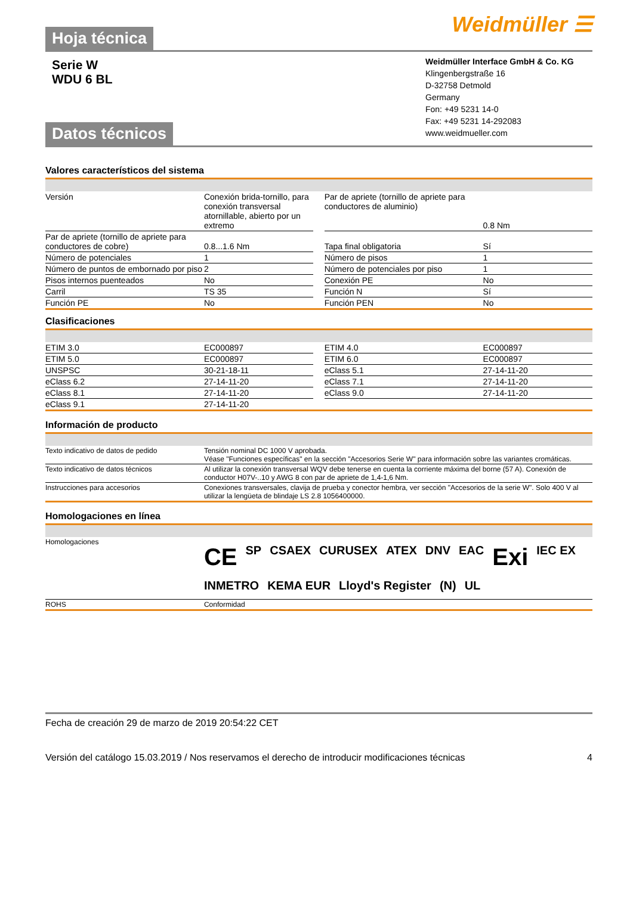Hoja técnica Weidmüller ☰
Serie W
WDU 6 BL
Datos técnicos
Weidmüller Interface GmbH & Co. KG
Klingenbergstraße 16
D-32758 Detmold
Germany
Fon: +49 5231 14-0
Fax: +49 5231 14-292083
www.weidmueller.com
Valores característicos del sistema
| Versión | Conexión brida-tornillo, para conexión transversal atornillable, abierto por un extremo | | Par de apriete (tornillo de apriete para conductores de aluminio) | 0.8 Nm |
| Par de apriete (tornillo de apriete para conductores de cobre) | 0.8...1.6 Nm | | Tapa final obligatoria | Sí |
| Número de potenciales | 1 | | Número de pisos | 1 |
| Número de puntos de embornado por piso | 2 | | Número de potenciales por piso | 1 |
| Pisos internos puenteados | No | | Conexión PE | No |
| Carril | TS 35 | | Función N | Sí |
| Función PE | No | | Función PEN | No |
Clasificaciones
| ETIM 3.0 | EC000897 | | ETIM 4.0 | EC000897 |
| ETIM 5.0 | EC000897 | | ETIM 6.0 | EC000897 |
| UNSPSC | 30-21-18-11 | | eClass 5.1 | 27-14-11-20 |
| eClass 6.2 | 27-14-11-20 | | eClass 7.1 | 27-14-11-20 |
| eClass 8.1 | 27-14-11-20 | | eClass 9.0 | 27-14-11-20 |
| eClass 9.1 | 27-14-11-20 | | | |
Información de producto
| Texto indicativo de datos de pedido | Tensión nominal DC 1000 V aprobada. Véase "Funciones específicas" en la sección "Accesorios Serie W" para información sobre las variantes cromáticas. |
| Texto indicativo de datos técnicos | Al utilizar la conexión transversal WQV debe tenerse en cuenta la corriente máxima del borne (57 A). Conexión de conductor H07V-..10 y AWG 8 con par de apriete de 1,4-1,6 Nm. |
| Instrucciones para accesorios | Conexiones transversales, clavija de prueba y conector hembra, ver sección "Accesorios de la serie W". Solo 400 V al utilizar la lengüeta de blindaje LS 2.8 1056400000. |
Homologaciones en línea
| Homologaciones | CE SP CSAEX CURUSEX ATEX DNV EAC Exi IEC EX INMETRO KEMA EUR Lloyd's Register (N) UL |
| ROHS | Conformidad |
Fecha de creación 29 de marzo de 2019 20:54:22 CET
Versión del catálogo 15.03.2019 / Nos reservamos el derecho de introducir modificaciones técnicas 4